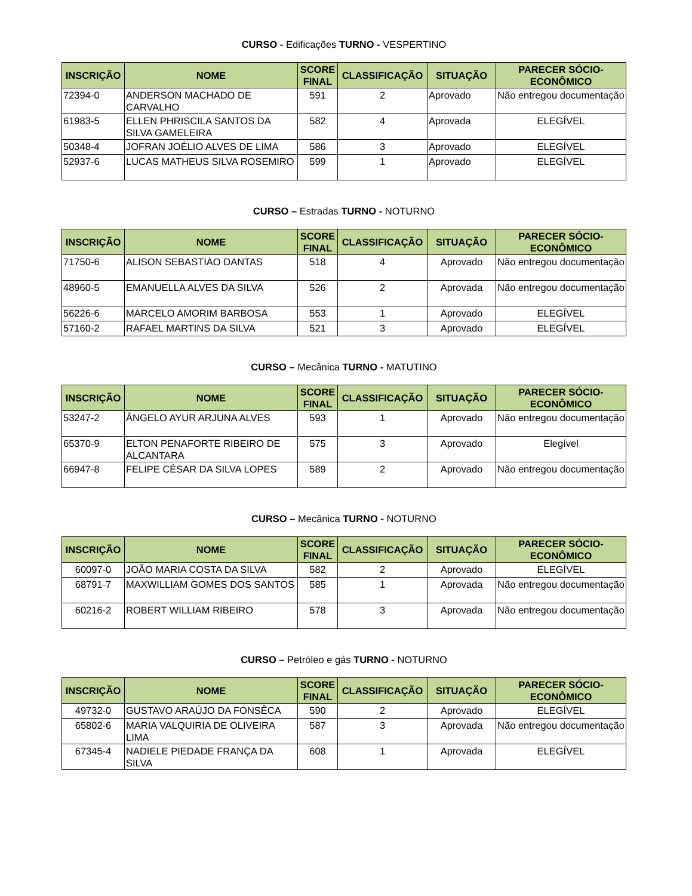CURSO - Edificações TURNO - VESPERTINO
| INSCRIÇÃO | NOME | SCORE FINAL | CLASSIFICAÇÃO | SITUAÇÃO | PARECER SÓCIO-ECONÔMICO |
| --- | --- | --- | --- | --- | --- |
| 72394-0 | ANDERSON MACHADO DE CARVALHO | 591 | 2 | Aprovado | Não entregou documentação |
| 61983-5 | ELLEN PHRISCILA SANTOS DA SILVA GAMELEIRA | 582 | 4 | Aprovada | ELEGÍVEL |
| 50348-4 | JOFRAN JOÉLIO ALVES DE LIMA | 586 | 3 | Aprovado | ELEGÍVEL |
| 52937-6 | LUCAS MATHEUS SILVA ROSEMIRO | 599 | 1 | Aprovado | ELEGÍVEL |
CURSO – Estradas TURNO - NOTURNO
| INSCRIÇÃO | NOME | SCORE FINAL | CLASSIFICAÇÃO | SITUAÇÃO | PARECER SÓCIO-ECONÔMICO |
| --- | --- | --- | --- | --- | --- |
| 71750-6 | ALISON SEBASTIAO DANTAS | 518 | 4 | Aprovado | Não entregou documentação |
| 48960-5 | EMANUELLA ALVES DA SILVA | 526 | 2 | Aprovada | Não entregou documentação |
| 56226-6 | MARCELO AMORIM BARBOSA | 553 | 1 | Aprovado | ELEGÍVEL |
| 57160-2 | RAFAEL MARTINS DA SILVA | 521 | 3 | Aprovado | ELEGÍVEL |
CURSO – Mecânica TURNO - MATUTINO
| INSCRIÇÃO | NOME | SCORE FINAL | CLASSIFICAÇÃO | SITUAÇÃO | PARECER SÓCIO-ECONÔMICO |
| --- | --- | --- | --- | --- | --- |
| 53247-2 | ÂNGELO AYUR ARJUNA ALVES | 593 | 1 | Aprovado | Não entregou documentação |
| 65370-9 | ELTON PENAFORTE RIBEIRO DE ALCANTARA | 575 | 3 | Aprovado | Elegível |
| 66947-8 | FELIPE CÉSAR DA SILVA LOPES | 589 | 2 | Aprovado | Não entregou documentação |
CURSO – Mecânica TURNO - NOTURNO
| INSCRIÇÃO | NOME | SCORE FINAL | CLASSIFICAÇÃO | SITUAÇÃO | PARECER SÓCIO-ECONÔMICO |
| --- | --- | --- | --- | --- | --- |
| 60097-0 | JOÃO MARIA COSTA DA SILVA | 582 | 2 | Aprovado | ELEGÍVEL |
| 68791-7 | MAXWILLIAM GOMES DOS SANTOS | 585 | 1 | Aprovada | Não entregou documentação |
| 60216-2 | ROBERT WILLIAM RIBEIRO | 578 | 3 | Aprovada | Não entregou documentação |
CURSO – Petróleo e gás TURNO - NOTURNO
| INSCRIÇÃO | NOME | SCORE FINAL | CLASSIFICAÇÃO | SITUAÇÃO | PARECER SÓCIO-ECONÔMICO |
| --- | --- | --- | --- | --- | --- |
| 49732-0 | GUSTAVO ARAÚJO DA FONSÊCA | 590 | 2 | Aprovado | ELEGÍVEL |
| 65802-6 | MARIA VALQUIRIA DE OLIVEIRA LIMA | 587 | 3 | Aprovada | Não entregou documentação |
| 67345-4 | NADIELE PIEDADE FRANÇA DA SILVA | 608 | 1 | Aprovada | ELEGÍVEL |